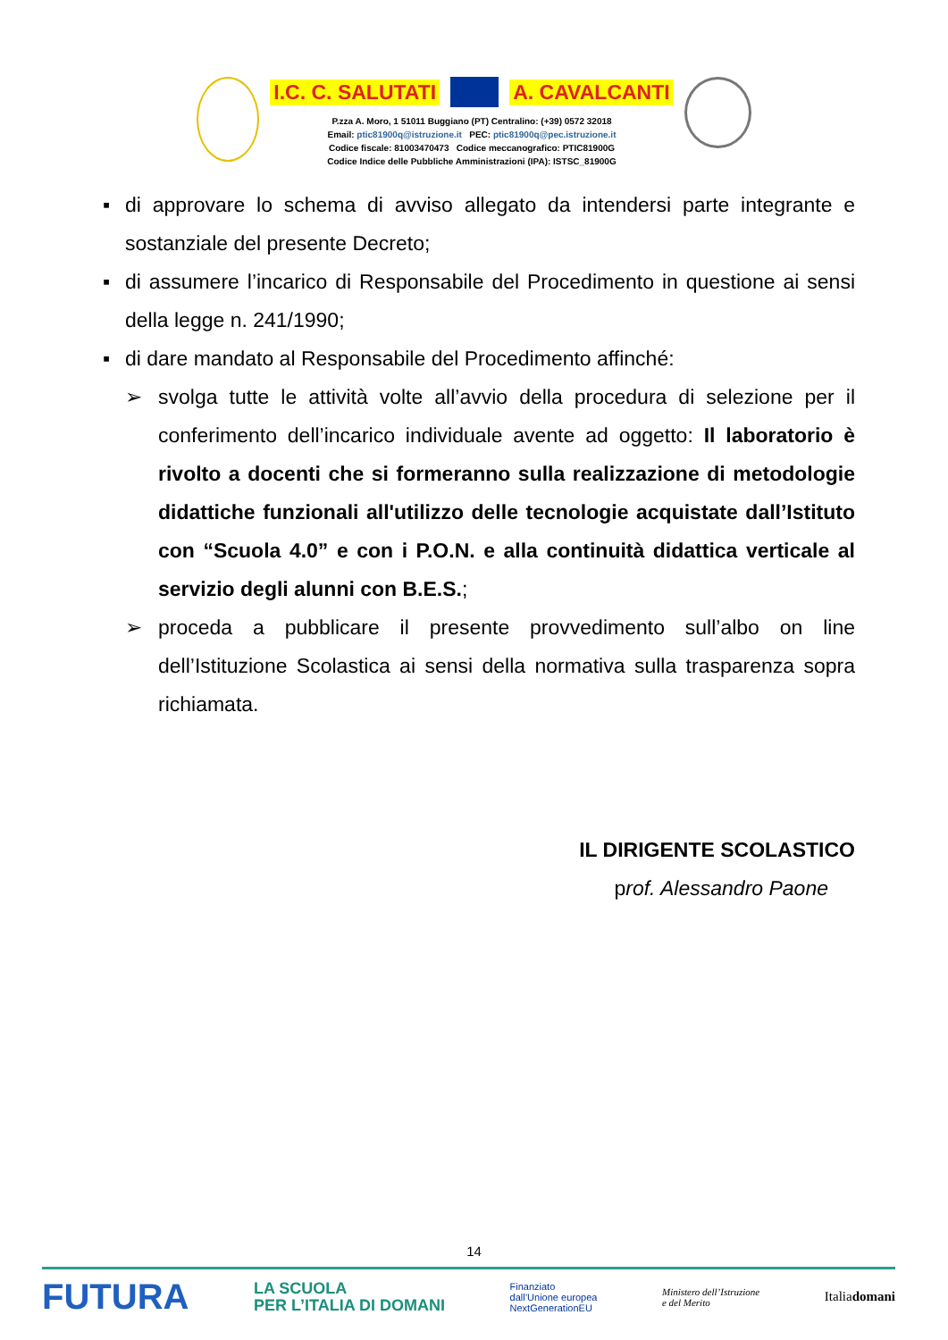I.C. C. SALUTATI A. CAVALCANTI
P.zza A. Moro, 1 51011 Buggiano (PT) Centralino: (+39) 0572 32018
Email: ptic81900q@istruzione.it PEC: ptic81900q@pec.istruzione.it
Codice fiscale: 81003470473 Codice meccanografico: PTIC81900G
Codice Indice delle Pubbliche Amministrazioni (IPA): ISTSC_81900G
▪ di approvare lo schema di avviso allegato da intendersi parte integrante e sostanziale del presente Decreto;
▪ di assumere l’incarico di Responsabile del Procedimento in questione ai sensi della legge n. 241/1990;
▪ di dare mandato al Responsabile del Procedimento affinché:
➢ svolga tutte le attività volte all’avvio della procedura di selezione per il conferimento dell’incarico individuale avente ad oggetto: Il laboratorio è rivolto a docenti che si formeranno sulla realizzazione di metodologie didattiche funzionali all'utilizzo delle tecnologie acquistate dall’Istituto con “Scuola 4.0” e con i P.O.N. e alla continuità didattica verticale al servizio degli alunni con B.E.S.;
➢ proceda a pubblicare il presente provvedimento sull’albo on line dell’Istituzione Scolastica ai sensi della normativa sulla trasparenza sopra richiamata.
IL DIRIGENTE SCOLASTICO
prof. Alessandro Paone
14
FUTURA LA SCUOLA
PER L’ITALIA DI DOMANI Finanziato
dall’Unione europea
NextGenerationEU Ministero dell’Istruzione
e del Merito Italiadomani